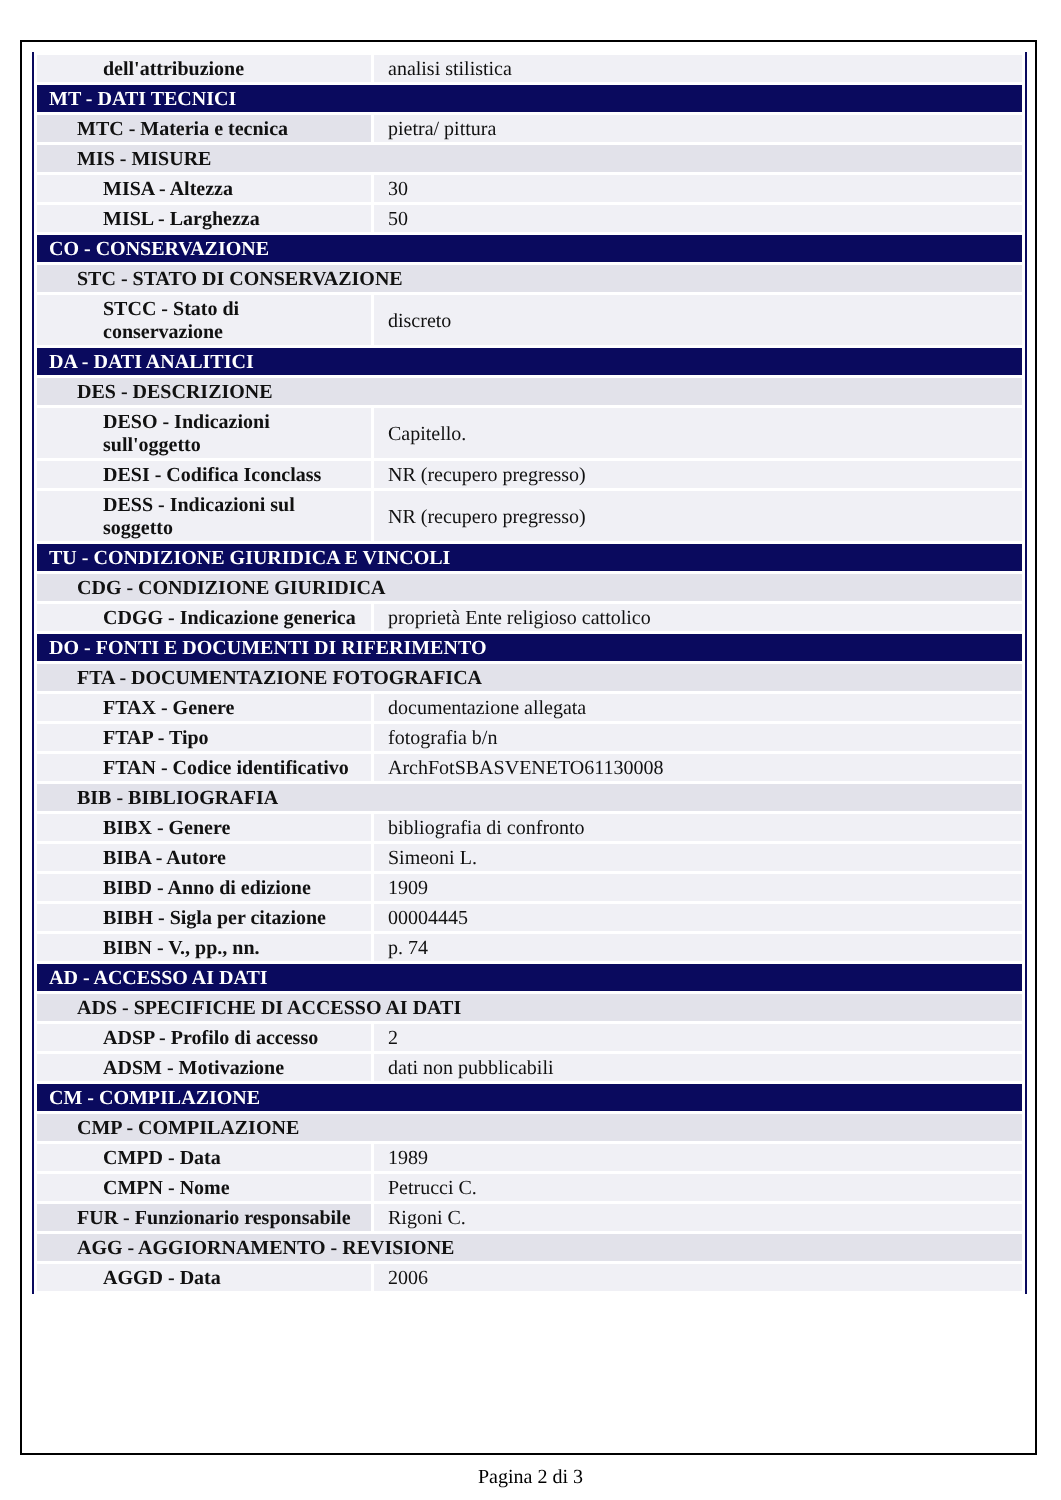| dell'attribuzione | analisi stilistica |
| MT - DATI TECNICI | |
| MTC - Materia e tecnica | pietra/ pittura |
| MIS - MISURE | |
| MISA - Altezza | 30 |
| MISL - Larghezza | 50 |
| CO - CONSERVAZIONE | |
| STC - STATO DI CONSERVAZIONE | |
| STCC - Stato di conservazione | discreto |
| DA - DATI ANALITICI | |
| DES - DESCRIZIONE | |
| DESO - Indicazioni sull'oggetto | Capitello. |
| DESI - Codifica Iconclass | NR (recupero pregresso) |
| DESS - Indicazioni sul soggetto | NR (recupero pregresso) |
| TU - CONDIZIONE GIURIDICA E VINCOLI | |
| CDG - CONDIZIONE GIURIDICA | |
| CDGG - Indicazione generica | proprietà Ente religioso cattolico |
| DO - FONTI E DOCUMENTI DI RIFERIMENTO | |
| FTA - DOCUMENTAZIONE FOTOGRAFICA | |
| FTAX - Genere | documentazione allegata |
| FTAP - Tipo | fotografia b/n |
| FTAN - Codice identificativo | ArchFotSBASVENETO61130008 |
| BIB - BIBLIOGRAFIA | |
| BIBX - Genere | bibliografia di confronto |
| BIBA - Autore | Simeoni L. |
| BIBD - Anno di edizione | 1909 |
| BIBH - Sigla per citazione | 00004445 |
| BIBN - V., pp., nn. | p. 74 |
| AD - ACCESSO AI DATI | |
| ADS - SPECIFICHE DI ACCESSO AI DATI | |
| ADSP - Profilo di accesso | 2 |
| ADSM - Motivazione | dati non pubblicabili |
| CM - COMPILAZIONE | |
| CMP - COMPILAZIONE | |
| CMPD - Data | 1989 |
| CMPN - Nome | Petrucci C. |
| FUR - Funzionario responsabile | Rigoni C. |
| AGG - AGGIORNAMENTO - REVISIONE | |
| AGGD - Data | 2006 |
Pagina 2 di 3